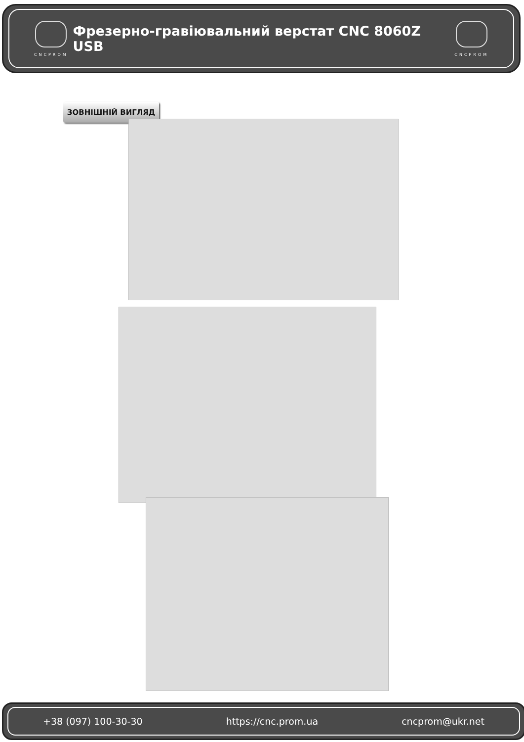CNCPROM
Фрезерно-гравіювальний верстат CNC 8060Z USB
CNCPROM
ЗОВНІШНІЙ ВИГЛЯД
+38 (097) 100-30-30 https://cnc.prom.ua cncprom@ukr.net